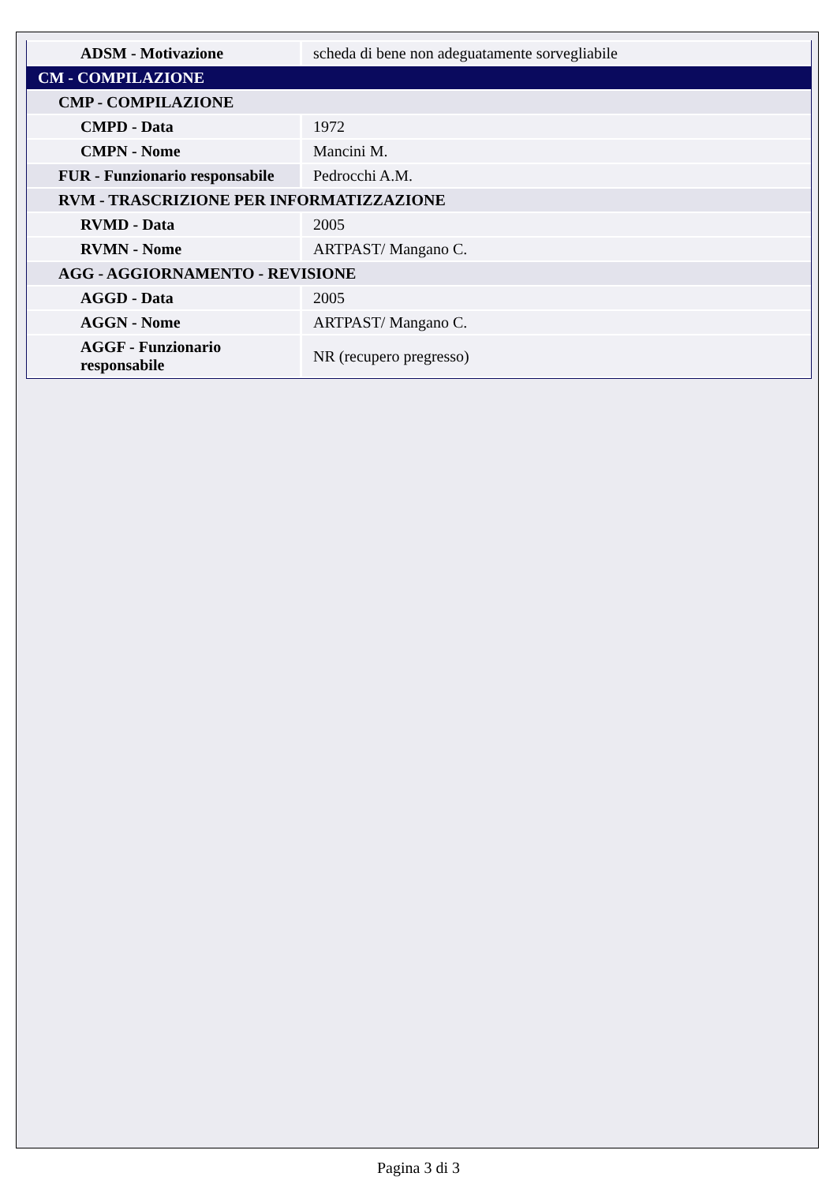| ADSM - Motivazione | scheda di bene non adeguatamente sorvegliabile |
| CM - COMPILAZIONE | |
| CMP - COMPILAZIONE | |
| CMPD - Data | 1972 |
| CMPN - Nome | Mancini M. |
| FUR - Funzionario responsabile | Pedrocchi A.M. |
| RVM - TRASCRIZIONE PER INFORMATIZZAZIONE | |
| RVMD - Data | 2005 |
| RVMN - Nome | ARTPAST/ Mangano C. |
| AGG - AGGIORNAMENTO - REVISIONE | |
| AGGD - Data | 2005 |
| AGGN - Nome | ARTPAST/ Mangano C. |
| AGGF - Funzionario responsabile | NR (recupero pregresso) |
Pagina 3 di 3